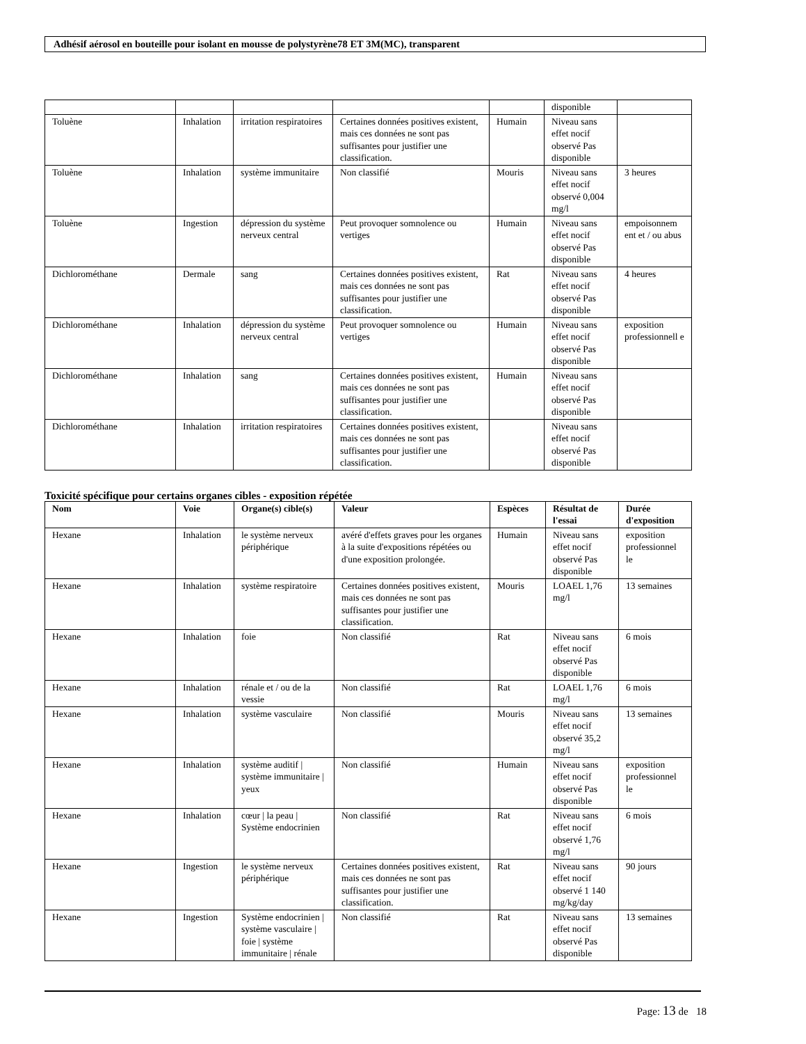Adhésif aérosol en bouteille pour isolant en mousse de polystyrène78 ET 3M(MC), transparent
| | | | | | disponible | |
| Toluène | Inhalation | irritation respiratoires | Certaines données positives existent, mais ces données ne sont pas suffisantes pour justifier une classification. | Humain | Niveau sans effet nocif observé Pas disponible | |
| Toluène | Inhalation | système immunitaire | Non classifié | Mouris | Niveau sans effet nocif observé 0,004 mg/l | 3 heures |
| Toluène | Ingestion | dépression du système nerveux central | Peut provoquer somnolence ou vertiges | Humain | Niveau sans effet nocif observé Pas disponible | empoisonnem ent et / ou abus |
| Dichlorométhane | Dermale | sang | Certaines données positives existent, mais ces données ne sont pas suffisantes pour justifier une classification. | Rat | Niveau sans effet nocif observé Pas disponible | 4 heures |
| Dichlorométhane | Inhalation | dépression du système nerveux central | Peut provoquer somnolence ou vertiges | Humain | Niveau sans effet nocif observé Pas disponible | exposition professionnell e |
| Dichlorométhane | Inhalation | sang | Certaines données positives existent, mais ces données ne sont pas suffisantes pour justifier une classification. | Humain | Niveau sans effet nocif observé Pas disponible | |
| Dichlorométhane | Inhalation | irritation respiratoires | Certaines données positives existent, mais ces données ne sont pas suffisantes pour justifier une classification. | | Niveau sans effet nocif observé Pas disponible | |
Toxicité spécifique pour certains organes cibles - exposition répétée
| Nom | Voie | Organe(s) cible(s) | Valeur | Espèces | Résultat de l'essai | Durée d'exposition |
| --- | --- | --- | --- | --- | --- | --- |
| Hexane | Inhalation | le système nerveux périphérique | avéré d'effets graves pour les organes à la suite d'expositions répétées ou d'une exposition prolongée. | Humain | Niveau sans effet nocif observé Pas disponible | exposition professionnel le |
| Hexane | Inhalation | système respiratoire | Certaines données positives existent, mais ces données ne sont pas suffisantes pour justifier une classification. | Mouris | LOAEL 1,76 mg/l | 13 semaines |
| Hexane | Inhalation | foie | Non classifié | Rat | Niveau sans effet nocif observé Pas disponible | 6 mois |
| Hexane | Inhalation | rénale et / ou de la vessie | Non classifié | Rat | LOAEL 1,76 mg/l | 6 mois |
| Hexane | Inhalation | système vasculaire | Non classifié | Mouris | Niveau sans effet nocif observé 35,2 mg/l | 13 semaines |
| Hexane | Inhalation | système auditif / système immunitaire / yeux | Non classifié | Humain | Niveau sans effet nocif observé Pas disponible | exposition professionnel le |
| Hexane | Inhalation | cœur / la peau / Système endocrinien | Non classifié | Rat | Niveau sans effet nocif observé 1,76 mg/l | 6 mois |
| Hexane | Ingestion | le système nerveux périphérique | Certaines données positives existent, mais ces données ne sont pas suffisantes pour justifier une classification. | Rat | Niveau sans effet nocif observé 1 140 mg/kg/day | 90 jours |
| Hexane | Ingestion | Système endocrinien / système vasculaire / foie / système immunitaire / rénale | Non classifié | Rat | Niveau sans effet nocif observé Pas disponible | 13 semaines |
Page: 13 de 18